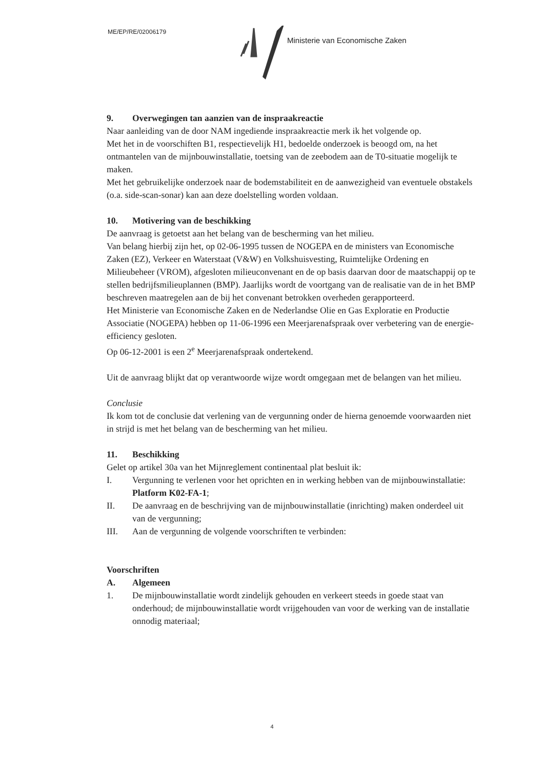ME/EP/RE/02006179
Ministerie van Economische Zaken
9. Overwegingen tan aanzien van de inspraakreactie
Naar aanleiding van de door NAM ingediende inspraakreactie merk ik het volgende op.
Met het in de voorschiften B1, respectievelijk H1, bedoelde onderzoek is beoogd om, na het ontmantelen van de mijnbouwinstallatie, toetsing van de zeebodem aan de T0-situatie mogelijk te maken.
Met het gebruikelijke onderzoek naar de bodemstabiliteit en de aanwezigheid van eventuele obstakels (o.a. side-scan-sonar) kan aan deze doelstelling worden voldaan.
10. Motivering van de beschikking
De aanvraag is getoetst aan het belang van de bescherming van het milieu.
Van belang hierbij zijn het, op 02-06-1995 tussen de NOGEPA en de ministers van Economische Zaken (EZ), Verkeer en Waterstaat (V&W) en Volkshuisvesting, Ruimtelijke Ordening en Milieubeheer (VROM), afgesloten milieuconvenant en de op basis daarvan door de maatschappij op te stellen bedrijfsmilieuplannen (BMP). Jaarlijks wordt de voortgang van de realisatie van de in het BMP beschreven maatregelen aan de bij het convenant betrokken overheden gerapporteerd.
Het Ministerie van Economische Zaken en de Nederlandse Olie en Gas Exploratie en Productie Associatie (NOGEPA) hebben op 11-06-1996 een Meerjarenafspraak over verbetering van de energie-efficiency gesloten.
Op 06-12-2001 is een 2<sup>e</sup> Meerjarenafspraak ondertekend.
Uit de aanvraag blijkt dat op verantwoorde wijze wordt omgegaan met de belangen van het milieu.
Conclusie
Ik kom tot de conclusie dat verlening van de vergunning onder de hierna genoemde voorwaarden niet in strijd is met het belang van de bescherming van het milieu.
11. Beschikking
Gelet op artikel 30a van het Mijnreglement continentaal plat besluit ik:
I. Vergunning te verlenen voor het oprichten en in werking hebben van de mijnbouwinstallatie: Platform K02-FA-1;
II. De aanvraag en de beschrijving van de mijnbouwinstallatie (inrichting) maken onderdeel uit van de vergunning;
III. Aan de vergunning de volgende voorschriften te verbinden:
Voorschriften
A. Algemeen
1. De mijnbouwinstallatie wordt zindelijk gehouden en verkeert steeds in goede staat van onderhoud; de mijnbouwinstallatie wordt vrijgehouden van voor de werking van de installatie onnodig materiaal;
4